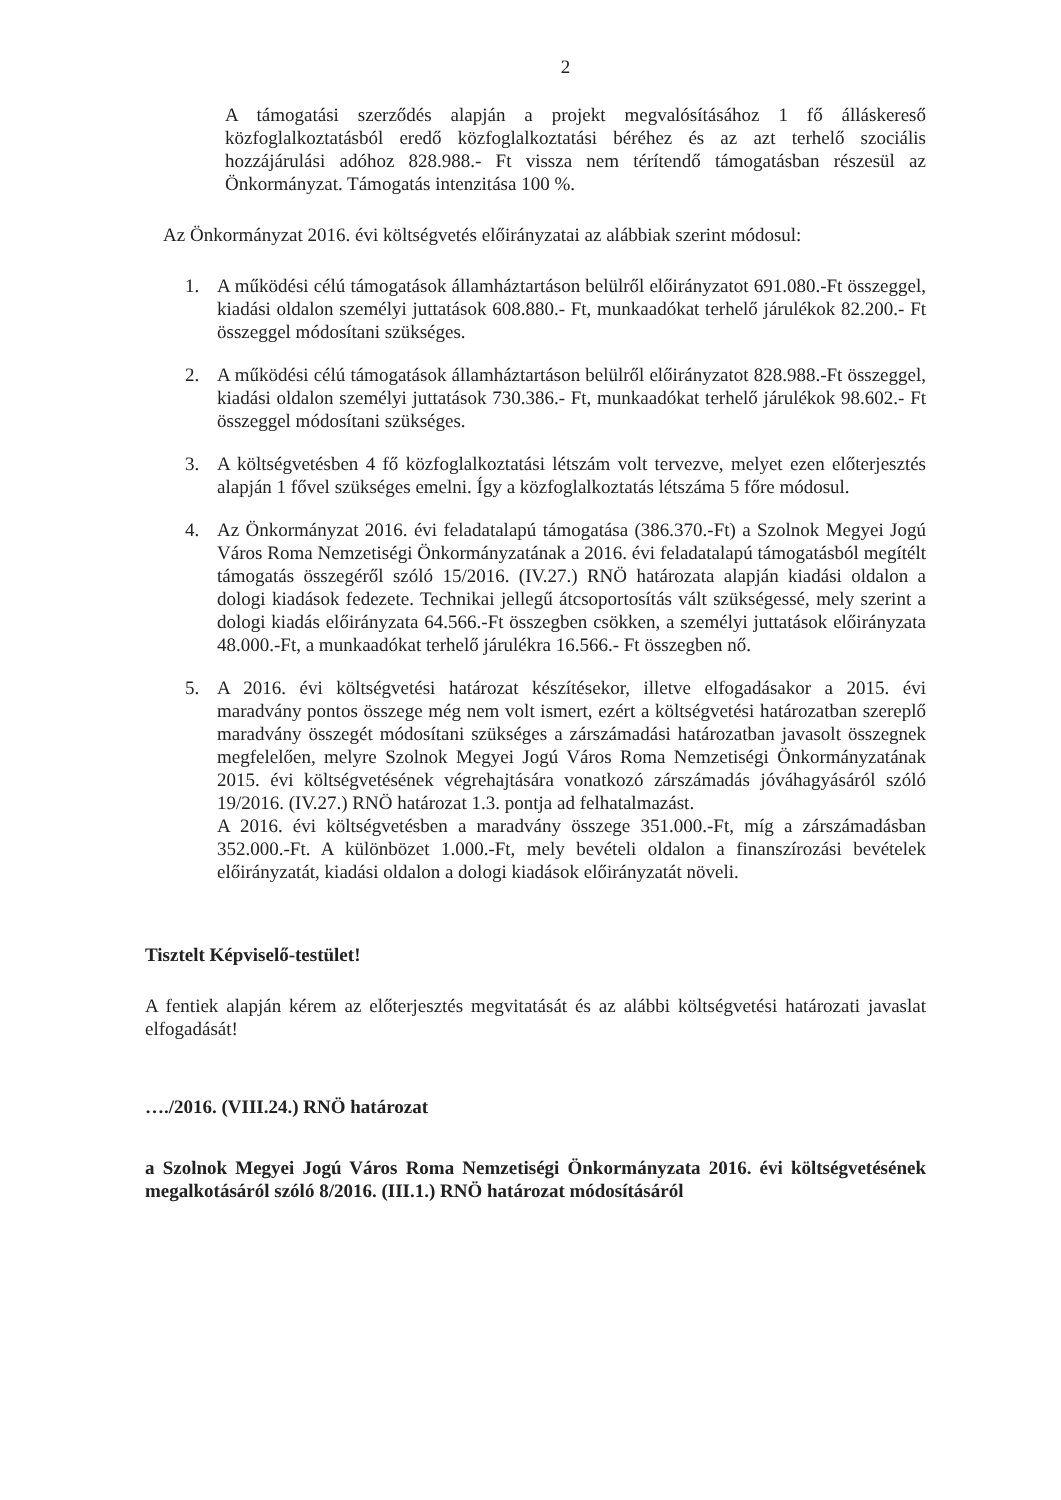2
A támogatási szerződés alapján a projekt megvalósításához 1 fő álláskereső közfoglalkoztatásból eredő közfoglalkoztatási béréhez és az azt terhelő szociális hozzájárulási adóhoz 828.988.- Ft vissza nem térítendő támogatásban részesül az Önkormányzat. Támogatás intenzitása 100 %.
Az Önkormányzat 2016. évi költségvetés előirányzatai az alábbiak szerint módosul:
1. A működési célú támogatások államháztartáson belülről előirányzatot 691.080.-Ft összeggel, kiadási oldalon személyi juttatások 608.880.- Ft, munkaadókat terhelő járulékok 82.200.- Ft összeggel módosítani szükséges.
2. A működési célú támogatások államháztartáson belülről előirányzatot 828.988.-Ft összeggel, kiadási oldalon személyi juttatások 730.386.- Ft, munkaadókat terhelő járulékok 98.602.- Ft összeggel módosítani szükséges.
3. A költségvetésben 4 fő közfoglalkoztatási létszám volt tervezve, melyet ezen előterjesztés alapján 1 fővel szükséges emelni. Így a közfoglalkoztatás létszáma 5 főre módosul.
4. Az Önkormányzat 2016. évi feladatalapú támogatása (386.370.-Ft) a Szolnok Megyei Jogú Város Roma Nemzetiségi Önkormányzatának a 2016. évi feladatalapú támogatásból megítélt támogatás összegéről szóló 15/2016. (IV.27.) RNÖ határozata alapján kiadási oldalon a dologi kiadások fedezete. Technikai jellegű átcsoportosítás vált szükségessé, mely szerint a dologi kiadás előirányzata 64.566.-Ft összegben csökken, a személyi juttatások előirányzata 48.000.-Ft, a munkaadókat terhelő járulékra 16.566.- Ft összegben nő.
5. A 2016. évi költségvetési határozat készítésekor, illetve elfogadásakor a 2015. évi maradvány pontos összege még nem volt ismert, ezért a költségvetési határozatban szereplő maradvány összegét módosítani szükséges a zárszámadási határozatban javasolt összegnek megfelelően, melyre Szolnok Megyei Jogú Város Roma Nemzetiségi Önkormányzatának 2015. évi költségvetésének végrehajtására vonatkozó zárszámadás jóváhagyásáról szóló 19/2016. (IV.27.) RNÖ határozat 1.3. pontja ad felhatalmazást.
A 2016. évi költségvetésben a maradvány összege 351.000.-Ft, míg a zárszámadásban 352.000.-Ft. A különbözet 1.000.-Ft, mely bevételi oldalon a finanszírozási bevételek előirányzatát, kiadási oldalon a dologi kiadások előirányzatát növeli.
Tisztelt Képviselő-testület!
A fentiek alapján kérem az előterjesztés megvitatását és az alábbi költségvetési határozati javaslat elfogadását!
…./2016. (VIII.24.) RNÖ határozat
a Szolnok Megyei Jogú Város Roma Nemzetiségi Önkormányzata 2016. évi költségvetésének megalkotásáról szóló 8/2016. (III.1.) RNÖ határozat módosításáról